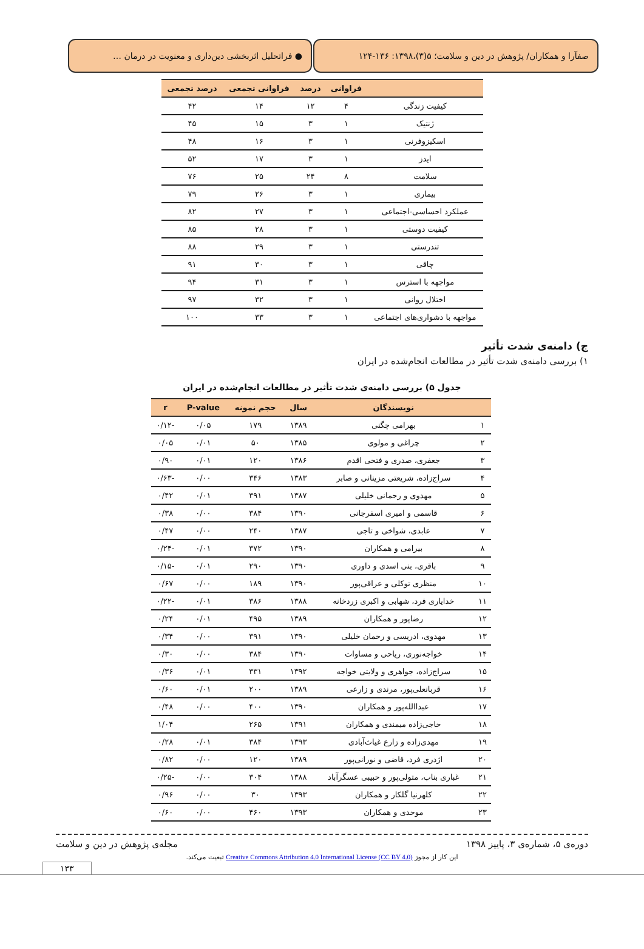صفآرا و همکاران/ پژوهش در دین و سلامت؛ ۵(۳)،۱۳۹۸: ۱۳۶-۱۲۴
● فراتحلیل اثربخشی دین‌داری و معنویت در درمان …
| | فراوانی | درصد | فراوانی تجمعی | درصد تجمعی |
| --- | --- | --- | --- | --- |
| کیفیت زندگی | ۴ | ۱۲ | ۱۴ | ۴۲ |
| ژنتیک | ۱ | ۳ | ۱۵ | ۴۵ |
| اسکیزوفرنی | ۱ | ۳ | ۱۶ | ۴۸ |
| ایدز | ۱ | ۳ | ۱۷ | ۵۲ |
| سلامت | ۸ | ۲۴ | ۲۵ | ۷۶ |
| بیماری | ۱ | ۳ | ۲۶ | ۷۹ |
| عملکرد احساسی-اجتماعی | ۱ | ۳ | ۲۷ | ۸۲ |
| کیفیت دوستی | ۱ | ۳ | ۲۸ | ۸۵ |
| تندرستی | ۱ | ۳ | ۲۹ | ۸۸ |
| چاقی | ۱ | ۳ | ۳۰ | ۹۱ |
| مواجهه با استرس | ۱ | ۳ | ۳۱ | ۹۴ |
| اختلال روانی | ۱ | ۳ | ۳۲ | ۹۷ |
| مواجهه با دشواری‌های اجتماعی | ۱ | ۳ | ۳۳ | ۱۰۰ |
ج) دامنه‌ی شدت تأثیر
۱) بررسی دامنه‌ی شدت تأثیر در مطالعات انجام‌شده در ایران
جدول ۵) بررسی دامنه‌ی شدت تأثیر در مطالعات انجام‌شده در ایران
| | نویسندگان | سال | حجم نمونه | P-value | r |
| --- | --- | --- | --- | --- | --- |
| ۱ | بهرامی چگنی | ۱۳۸۹ | ۱۷۹ | ۰/۰۵ | -۰/۱۲ |
| ۲ | چراغی و مولوی | ۱۳۸۵ | ۵۰ | ۰/۰۱ | ۰/۰۵ |
| ۳ | جعفری، صدری و فتحی اقدم | ۱۳۸۶ | ۱۲۰ | ۰/۰۱ | ۰/۹۰ |
| ۴ | سراج‌زاده، شریعتی مزینانی و صابر | ۱۳۸۳ | ۳۴۶ | ۰/۰۰ | -۰/۶۳ |
| ۵ | مهدوی و رحمانی خلیلی | ۱۳۸۷ | ۳۹۱ | ۰/۰۱ | ۰/۴۲ |
| ۶ | قاسمی و امیری اسفرجانی | ۱۳۹۰ | ۳۸۴ | ۰/۰۰ | ۰/۳۸ |
| ۷ | عابدی، شواخی و تاجی | ۱۳۸۷ | ۲۴۰ | ۰/۰۰ | ۰/۴۷ |
| ۸ | بیرامی و همکاران | ۱۳۹۰ | ۳۷۲ | ۰/۰۱ | -۰/۲۴ |
| ۹ | باقری، بنی اسدی و داوری | ۱۳۹۰ | ۲۹۰ | ۰/۰۱ | -۰/۱۵ |
| ۱۰ | منظری توکلی و عراقی‌پور | ۱۳۹۰ | ۱۸۹ | ۰/۰۰ | ۰/۶۷ |
| ۱۱ | خدایاری فرد، شهابی و اکبری زردخانه | ۱۳۸۸ | ۳۸۶ | ۰/۰۱ | -۰/۲۲ |
| ۱۲ | رضاپور و همکاران | ۱۳۸۹ | ۴۹۵ | ۰/۰۱ | ۰/۲۴ |
| ۱۳ | مهدوی، ادریسی و رحمان خلیلی | ۱۳۹۰ | ۳۹۱ | ۰/۰۰ | ۰/۳۴ |
| ۱۴ | خواجه‌نوری، ریاحی و مساوات | ۱۳۹۰ | ۳۸۴ | ۰/۰۰ | ۰/۳۰ |
| ۱۵ | سراج‌زاده، جواهری و ولایتی خواجه | ۱۳۹۲ | ۳۳۱ | ۰/۰۱ | ۰/۳۶ |
| ۱۶ | قربانعلی‌پور، مرندی و زارعی | ۱۳۸۹ | ۲۰۰ | ۰/۰۱ | ۰/۶۰ |
| ۱۷ | عبداالله‌پور و همکاران | ۱۳۹۰ | ۴۰۰ | ۰/۰۰ | ۰/۴۸ |
| ۱۸ | حاجی‌زاده میمندی و همکاران | ۱۳۹۱ | ۲۶۵ | | ۱/۰۴ |
| ۱۹ | مهدی‌زاده و زارع غیاث‌آبادی | ۱۳۹۳ | ۳۸۴ | ۰/۰۱ | ۰/۲۸ |
| ۲۰ | اژدری فرد، قاضی و نورانی‌پور | ۱۳۸۹ | ۱۲۰ | ۰/۰۰ | ۰/۸۲ |
| ۲۱ | غباری بناب، متولی‌پور و حبیبی عسگرآباد | ۱۳۸۸ | ۳۰۴ | ۰/۰۰ | -۰/۲۵ |
| ۲۲ | کلهرنیا گلکار و همکاران | ۱۳۹۳ | ۳۰ | ۰/۰۰ | ۰/۹۶ |
| ۲۳ | موحدی و همکاران | ۱۳۹۳ | ۴۶۰ | ۰/۰۰ | ۰/۶۰ |
دوره‌ی ۵، شماره‌ی ۳، پاییز ۱۳۹۸ مجله‌ی پژوهش در دین و سلامت
این کار از مجوز Creative Commons Attribution 4.0 International License (CC BY 4.0) تبعیت می‌کند.
۱۳۳